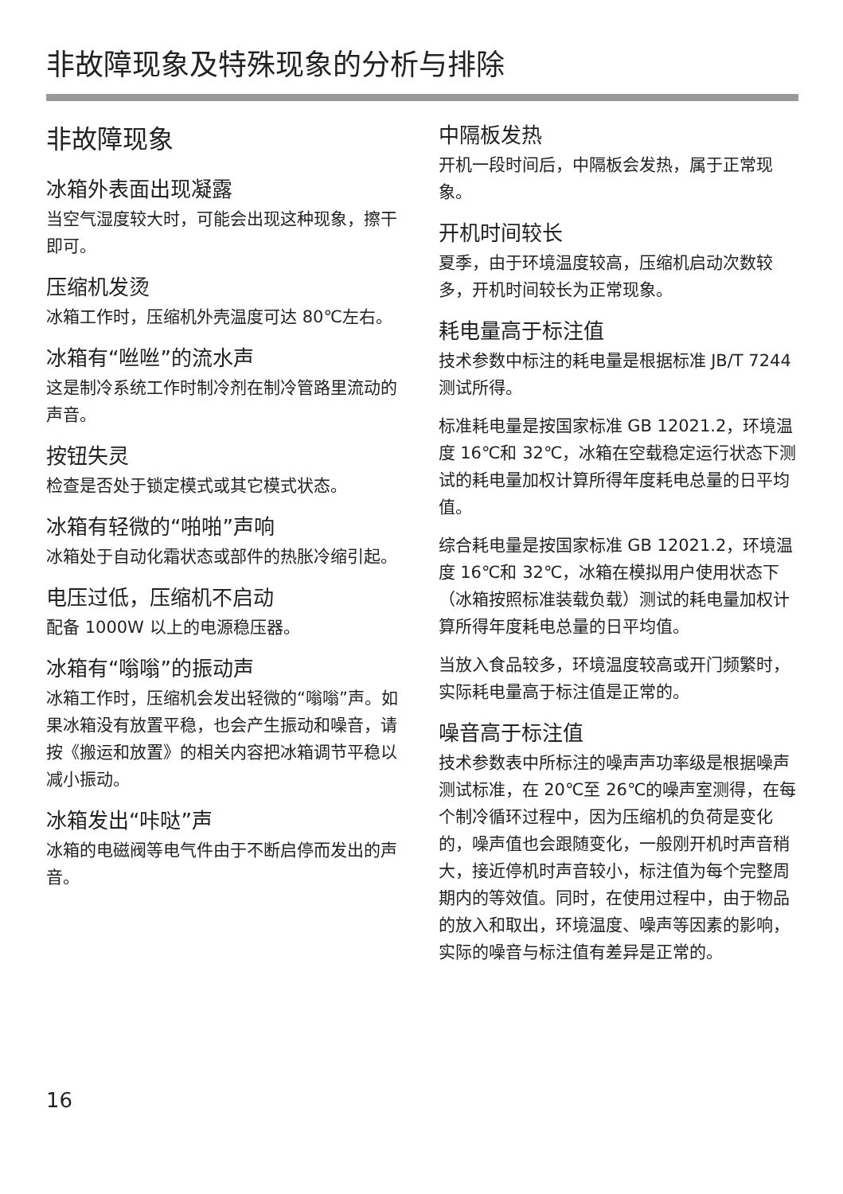非故障现象及特殊现象的分析与排除
非故障现象
冰箱外表面出现凝露
当空气湿度较大时，可能会出现这种现象，擦干即可。
压缩机发烫
冰箱工作时，压缩机外壳温度可达 80℃左右。
冰箱有“咝咝”的流水声
这是制冷系统工作时制冷剂在制冷管路里流动的声音。
按钮失灵
检查是否处于锁定模式或其它模式状态。
冰箱有轻微的“啪啪”声响
冰箱处于自动化霜状态或部件的热胀冷缩引起。
电压过低，压缩机不启动
配备 1000W 以上的电源稳压器。
冰箱有“嗡嗡”的振动声
冰箱工作时，压缩机会发出轻微的“嗡嗡”声。如果冰箱没有放置平稳，也会产生振动和噪音，请按《搬运和放置》的相关内容把冰箱调节平稳以减小振动。
冰箱发出“咔哒”声
冰箱的电磁阀等电气件由于不断启停而发出的声音。
中隔板发热
开机一段时间后，中隔板会发热，属于正常现象。
开机时间较长
夏季，由于环境温度较高，压缩机启动次数较多，开机时间较长为正常现象。
耗电量高于标注值
技术参数中标注的耗电量是根据标准 JB/T 7244 测试所得。
标准耗电量是按国家标准 GB 12021.2，环境温度 16℃和 32℃，冰箱在空载稳定运行状态下测试的耗电量加权计算所得年度耗电总量的日平均值。
综合耗电量是按国家标准 GB 12021.2，环境温度 16℃和 32℃，冰箱在模拟用户使用状态下（冰箱按照标准装载负载）测试的耗电量加权计算所得年度耗电总量的日平均值。
当放入食品较多，环境温度较高或开门频繁时，实际耗电量高于标注值是正常的。
噪音高于标注值
技术参数表中所标注的噪声声功率级是根据噪声测试标准，在 20℃至 26℃的噪声室测得，在每个制冷循环过程中，因为压缩机的负荷是变化的，噪声值也会跟随变化，一般刚开机时声音稍大，接近停机时声音较小，标注值为每个完整周期内的等效值。同时，在使用过程中，由于物品的放入和取出，环境温度、噪声等因素的影响，实际的噪音与标注值有差异是正常的。
16